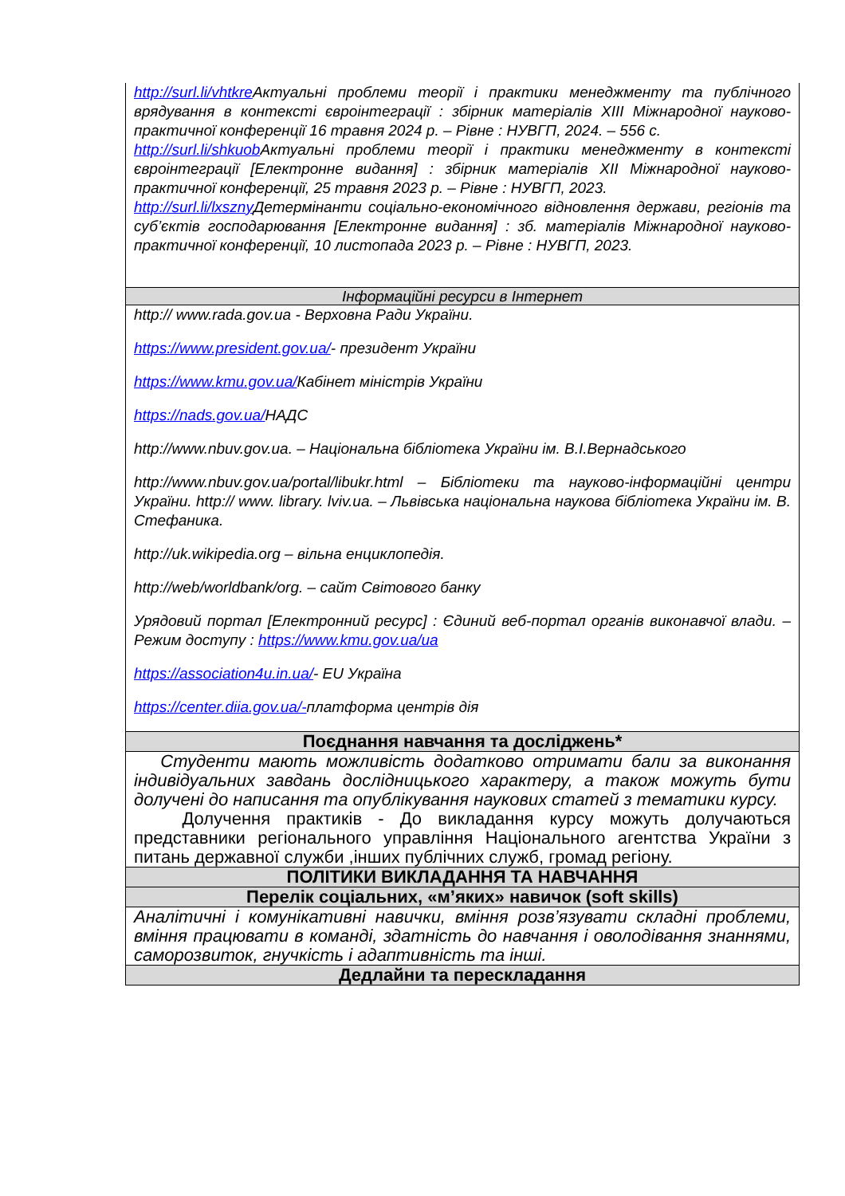| http://surl.li/vhtkre Актуальні проблеми теорії і практики менеджменту та публічного врядування в контексті євроінтеграції : збірник матеріалів XIII Міжнародної науково-практичної конференції 16 травня 2024 р. – Рівне : НУВГП, 2024. – 556 с. http://surl.li/shkuob Актуальні проблеми теорії і практики менеджменту в контексті євроінтеграції [Електронне видання] : збірник матеріалів XII Міжнародної науково-практичної конференції, 25 травня 2023 р. – Рівне : НУВГП, 2023. http://surl.li/lxszny Детермінанти соціально-економічного відновлення держави, регіонів та суб’єктів господарювання [Електронне видання] : зб. матеріалів Міжнародної науково-практичної конференції, 10 листопада 2023 р. – Рівне : НУВГП, 2023. |
| Інформаційні ресурси в Інтернет |
| http:// www.rada.gov.ua - Верховна Ради України. https://www.president.gov.ua/ - президент України https://www.kmu.gov.ua/ Кабінет міністрів України https://nads.gov.ua/ НАДС http://www.nbuv.gov.ua. – Національна бібліотека України ім. В.І.Вернадського http://www.nbuv.gov.ua/portal/libukr.html – Бібліотеки та науково-інформаційні центри України. http:// www. library. lviv.ua. – Львівська національна наукова бібліотека України ім. В. Стефаника. http://uk.wikipedia.org – вільна енциклопедія. http://web/worldbank/org. – сайт Світового банку Урядовий портал [Електронний ресурс] : Єдиний веб-портал органів виконавчої влади. – Режим доступу : https://www.kmu.gov.ua/ua https://association4u.in.ua/ - EU Україна https://center.diia.gov.ua/- платформа центрів дія |
| Поєднання навчання та досліджень* |
| Студенти мають можливість додатково отримати бали за виконання індивідуальних завдань дослідницького характеру, а також можуть бути долучені до написання та опублікування наукових статей з тематики курсу. Долучення практиків - До викладання курсу можуть долучаються представники регіонального управління Національного агентства України з питань державної служби ,інших публічних служб, громад регіону. |
| ПОЛІТИКИ ВИКЛАДАННЯ ТА НАВЧАННЯ |
| Перелік соціальних, «м’яких» навичок (soft skills) |
| Аналітичні і комунікативні навички, вміння розв’язувати складні проблеми, вміння працювати в команді, здатність до навчання і оволодівання знаннями, саморозвиток, гнучкість і адаптивність та інші. |
| Дедлайни та перескладання |